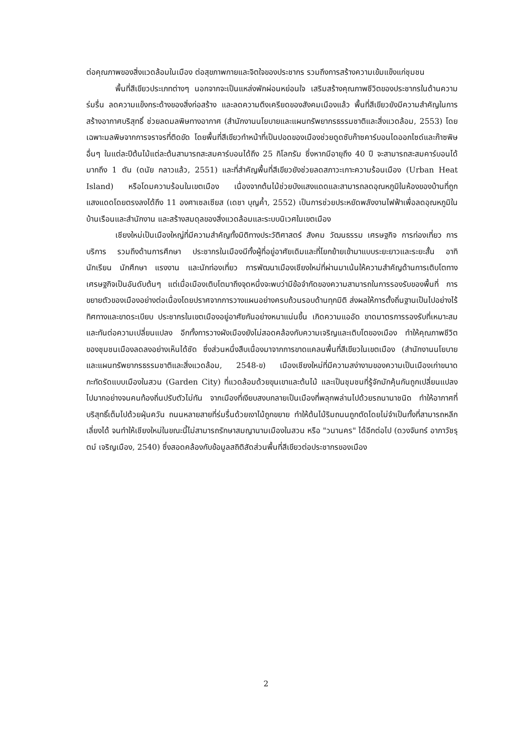ต่อคุณภาพของสิ่งแวดล้อมในเมือง ต่อสุขภาพกายและจิตใจของประชากร รวมถึงการสร้างความเข้มแข็งแก่ชุมชน
พื้นที่สีเขียวประเภทต่างๆ นอกจากจะเป็นแหล่งพักผ่อนหย่อนใจ เสริมสร้างคุณภาพชีวิตของประชากรในด้านความร่มรื่น ลดความแข็งกระด้างของสิ่งก่อสร้าง และลดความตึงเครียดของสังคมเมืองแล้ว พื้นที่สีเขียวยังมีความสำคัญในการสร้างอากาศบริสุทธิ์ ช่วยลดมลพิษทางอากาศ (สำนักงานนโยบายและแผนทรัพยากรธรรมชาติและสิ่งแวดล้อม, 2553) โดยเฉพาะมลพิษจากการจราจรที่ติดขัด โดยพื้นที่สีเขียวทำหน้าที่เป็นปอดของเมืองช่วยดูดซับก๊าซคาร์บอนไดออกไซด์และก๊าซพิษอื่นๆ ในแต่ละปีต้นไม้แต่ละต้นสามารถสะสมคาร์บอนได้ถึง 25 กิโลกรัม ซึ่งหากมีอายุถึง 40 ปี จะสามารถสะสมคาร์บอนได้มากถึง 1 ตัน (ดนัย กลาวแล้ว, 2551) และที่สำคัญพื้นที่สีเขียวยังช่วยลดสภาวะเกาะความร้อนเมือง (Urban Heat Island) หรือโดมความร้อนในเขตเมือง เนื่องจากต้นไม้ช่วยบังแสงแดดและสามารถลดอุณหภูมิในห้องของบ้านที่ถูกแสงแดดโดยตรงลงได้ถึง 11 องศาเซลเซียส (เดชา บุญค้ำ, 2552) เป็นการช่วยประหยัดพลังงานไฟฟ้าเพื่อลดอุณหภูมิในบ้านเรือนและสำนักงาน และสร้างสมดุลของสิ่งแวดล้อมและระบบนิเวศในเขตเมือง
เชียงใหม่เป็นเมืองใหญ่ที่มีความสำคัญทั้งมิติทางประวัติศาสตร์ สังคม วัฒนธรรม เศรษฐกิจ การท่องเที่ยว การบริการ รวมถึงด้านการศึกษา ประชากรในเมืองมีทั้งผู้ที่อยู่อาศัยเดิมและที่โยกย้ายเข้ามาแบบระยะยาวและระยะสั้น อาทิ นักเรียน นักศึกษา แรงงาน และนักท่องเที่ยว การพัฒนาเมืองเชียงใหม่ที่ผ่านมาเน้นให้ความสำคัญด้านการเติบโตทางเศรษฐกิจเป็นอันดับต้นๆ แต่เมื่อเมืองเติบโตมาถึงจุดหนึ่งจะพบว่ามีข้อจำกัดของความสามารถในการรองรับของพื้นที่ การขยายตัวของเมืองอย่างต่อเนื่องโดยปราศจากการวางแผนอย่างครบถ้วนรอบด้านทุกมิติ ส่งผลให้การตั้งถิ่นฐานเป็นไปอย่างไร้ทิศทางและขาดระเบียบ ประชากรในเขตเมืองอยู่อาศัยกันอย่างหนาแน่นขึ้น เกิดความแออัด ขาดมาตรการรองรับที่เหมาะสมและทันต่อความเปลี่ยนแปลง อีกทั้งการวางผังเมืองยังไม่สอดคล้องกับความเจริญและเติบโตของเมือง ทำให้คุณภาพชีวิตของชุมชนเมืองลดลงอย่างเห็นได้ชัด ซึ่งส่วนหนึ่งสืบเนื่องมาจากการขาดแคลนพื้นที่สีเขียวในเขตเมือง (สำนักงานนโยบายและแผนทรัพยากรธรรมชาติและสิ่งแวดล้อม, 2548-ข) เมืองเชียงใหม่ที่มีความสง่างามของความเป็นเมืองเก่าขนาดกะทัดรัดแบบเมืองในสวน (Garden City) ที่แวดล้อมด้วยขุนเขาและต้นไม้ และเป็นชุมชนที่รู้จักมักคุ้นกันถูกเปลี่ยนแปลงไปมากอย่างจนคนท้องถิ่นปรับตัวไม่ทัน จากเมืองที่เงียบสงบกลายเป็นเมืองที่พลุกพล่านไปด้วยรถนานาชนิด ทำให้อากาศที่บริสุทธิ์เต็มไปด้วยฝุ่นควัน ถนนหลายสายที่ร่มรื่นด้วยเงาไม้ถูกขยาย ทำให้ต้นไม้ริมถนนถูกตัดโดยไม่จำเป็นทั้งที่สามารถหลีกเลี่ยงได้ จนทำให้เชียงใหม่ในขณะนี้ไม่สามารถรักษาสมญานามเมืองในสวน หรือ "วนานคร" ได้อีกต่อไป (ดวงจันทร์ อาภาวัชรุตม์ เจริญเมือง, 2540) ซึ่งสอดคล้องกับข้อมูลสถิติสัดส่วนพื้นที่สีเขียวต่อประชากรของเมือง
2